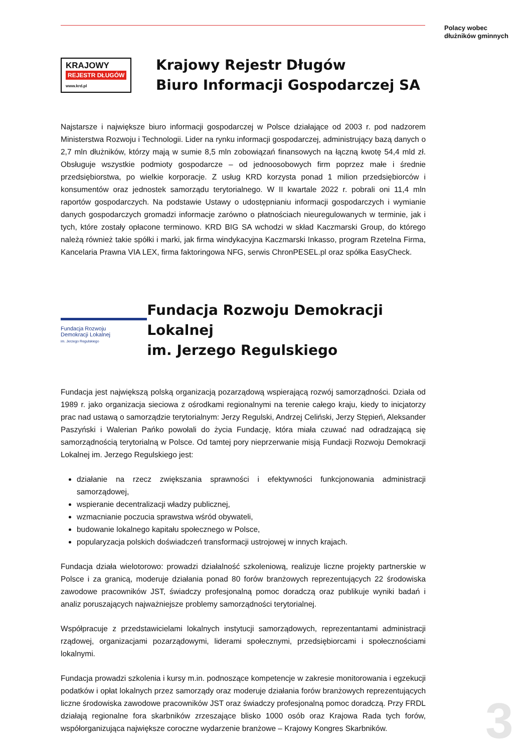Polacy wobec
dłużników gminnych
KRAJOWY REJESTR DŁUGÓW www.krd.pl
Krajowy Rejestr Długów
Biuro Informacji Gospodarczej SA
Najstarsze i największe biuro informacji gospodarczej w Polsce działające od 2003 r. pod nadzorem Ministerstwa Rozwoju i Technologii. Lider na rynku informacji gospodarczej, administrujący bazą danych o 2,7 mln dłużników, którzy mają w sumie 8,5 mln zobowiązań finansowych na łączną kwotę 54,4 mld zł. Obsługuje wszystkie podmioty gospodarcze – od jednoosobowych firm poprzez małe i średnie przedsiębiorstwa, po wielkie korporacje. Z usług KRD korzysta ponad 1 milion przedsiębiorców i konsumentów oraz jednostek samorządu terytorialnego. W II kwartale 2022 r. pobrali oni 11,4 mln raportów gospodarczych. Na podstawie Ustawy o udostępnianiu informacji gospodarczych i wymianie danych gospodarczych gromadzi informacje zarówno o płatnościach nieuregulowanych w terminie, jak i tych, które zostały opłacone terminowo. KRD BIG SA wchodzi w skład Kaczmarski Group, do którego należą również takie spółki i marki, jak firma windykacyjna Kaczmarski Inkasso, program Rzetelna Firma, Kancelaria Prawna VIA LEX, firma faktoringowa NFG, serwis ChronPESEL.pl oraz spółka EasyCheck.
Fundacja Rozwoju
Demokracji Lokalnej
im. Jerzego Regulskiego
Fundacja Rozwoju Demokracji Lokalnej
im. Jerzego Regulskiego
Fundacja jest największą polską organizacją pozarządową wspierającą rozwój samorządności. Działa od 1989 r. jako organizacja sieciowa z ośrodkami regionalnymi na terenie całego kraju, kiedy to inicjatorzy prac nad ustawą o samorządzie terytorialnym: Jerzy Regulski, Andrzej Celiński, Jerzy Stępień, Aleksander Paszyński i Walerian Pańko powołali do życia Fundację, która miała czuwać nad odradzającą się samorządnością terytorialną w Polsce. Od tamtej pory nieprzerwanie misją Fundacji Rozwoju Demokracji Lokalnej im. Jerzego Regulskiego jest:
działanie na rzecz zwiększania sprawności i efektywności funkcjonowania administracji samorządowej,
wspieranie decentralizacji władzy publicznej,
wzmacnianie poczucia sprawstwa wśród obywateli,
budowanie lokalnego kapitału społecznego w Polsce,
popularyzacja polskich doświadczeń transformacji ustrojowej w innych krajach.
Fundacja działa wielotorowo: prowadzi działalność szkoleniową, realizuje liczne projekty partnerskie w Polsce i za granicą, moderuje działania ponad 80 forów branżowych reprezentujących 22 środowiska zawodowe pracowników JST, świadczy profesjonalną pomoc doradczą oraz publikuje wyniki badań i analiz poruszających najważniejsze problemy samorządności terytorialnej.
Współpracuje z przedstawicielami lokalnych instytucji samorządowych, reprezentantami administracji rządowej, organizacjami pozarządowymi, liderami społecznymi, przedsiębiorcami i społecznościami lokalnymi.
Fundacja prowadzi szkolenia i kursy m.in. podnoszące kompetencje w zakresie monitorowania i egzekucji podatków i opłat lokalnych przez samorządy oraz moderuje działania forów branżowych reprezentujących liczne środowiska zawodowe pracowników JST oraz świadczy profesjonalną pomoc doradczą. Przy FRDL działają regionalne fora skarbników zrzeszające blisko 1000 osób oraz Krajowa Rada tych forów, współorganizująca największe coroczne wydarzenie branżowe – Krajowy Kongres Skarbników.
3